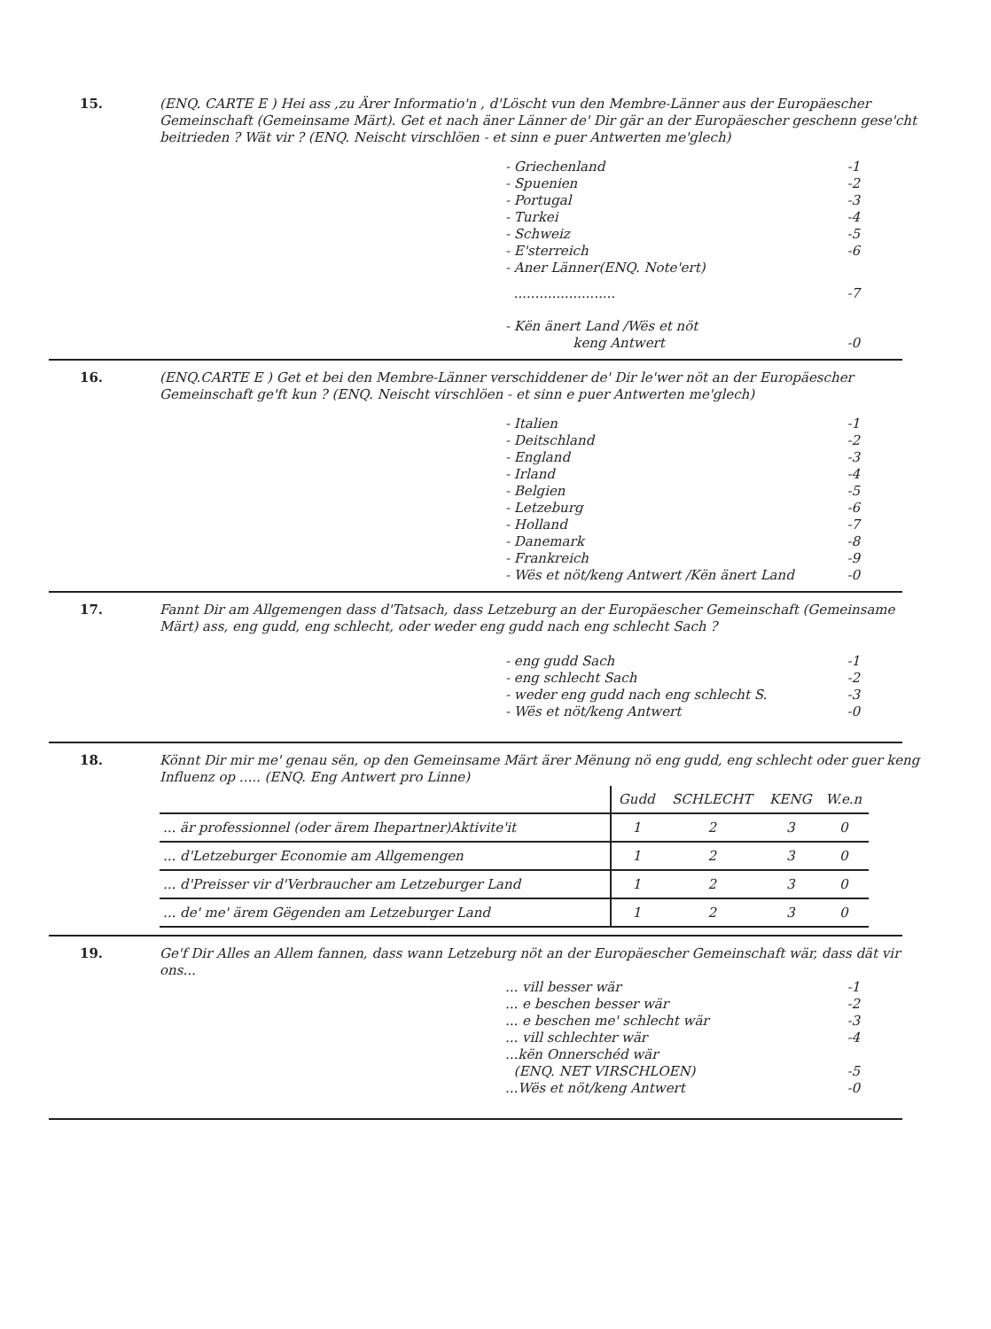15.
(ENQ. CARTE E ) Hei ass ,zu Ärer Informatio'n , d'Löscht vun den Membre-Länner aus der Europäescher Gemeinschaft (Gemeinsame Märt). Get et nach äner Länner de' Dir gär an der Europäescher geschenn gese'cht beitrieden ? Wät vir ? (ENQ. Neischt virschlöen - et sinn e puer Antwerten me'glech)
- Griechenland -1
- Spuenien -2
- Portugal -3
- Turkei -4
- Schweiz -5
- E'sterreich -6
- Aner Länner(ENQ. Note'ert)
........................ -7
- Kën änert Land /Wës et nöt
keng Antwert
-0
16.
(ENQ.CARTE E ) Get et bei den Membre-Länner verschiddener de' Dir le'wer nöt an der Europäescher Gemeinschaft ge'ft kun ? (ENQ. Neischt virschlöen - et sinn e puer Antwerten me'glech)
- Italien -1
- Deitschland -2
- England -3
- Irland -4
- Belgien -5
- Letzeburg -6
- Holland -7
- Danemark -8
- Frankreich -9
- Wës et nöt/keng Antwert /Kën änert Land -0
17.
Fannt Dir am Allgemengen dass d'Tatsach, dass Letzeburg an der Europäescher Gemeinschaft (Gemeinsame Märt) ass, eng gudd, eng schlecht, oder weder eng gudd nach eng schlecht Sach ?
- eng gudd Sach -1
- eng schlecht Sach -2
- weder eng gudd nach eng schlecht S. -3
- Wës et nöt/keng Antwert -0
18.
Könnt Dir mir me' genau sën, op den Gemeinsame Märt ärer Mënung nö eng gudd, eng schlecht oder guer keng Influenz op ..... (ENQ. Eng Antwert pro Linne)
| | Gudd | SCHLECHT | KENG | W.e.n |
| --- | --- | --- | --- | --- |
| ... är professionnel (oder ärem Ihepartner)Aktivite'it | 1 | 2 | 3 | 0 |
| ... d'Letzeburger Economie am Allgemengen | 1 | 2 | 3 | 0 |
| ... d'Preisser vir d'Verbraucher am Letzeburger Land | 1 | 2 | 3 | 0 |
| ... de' me' ärem Gëgenden am Letzeburger Land | 1 | 2 | 3 | 0 |
19.
Ge'f Dir Alles an Allem fannen, dass wann Letzeburg nöt an der Europäescher Gemeinschaft wär, dass dät vir ons...
... vill besser wär -1
... e beschen besser wär -2
... e beschen me' schlecht wär -3
... vill schlechter wär -4
...kën Onnerschéd wär
(ENQ. NET VIRSCHLOEN)
-5
...Wës et nöt/keng Antwert -0